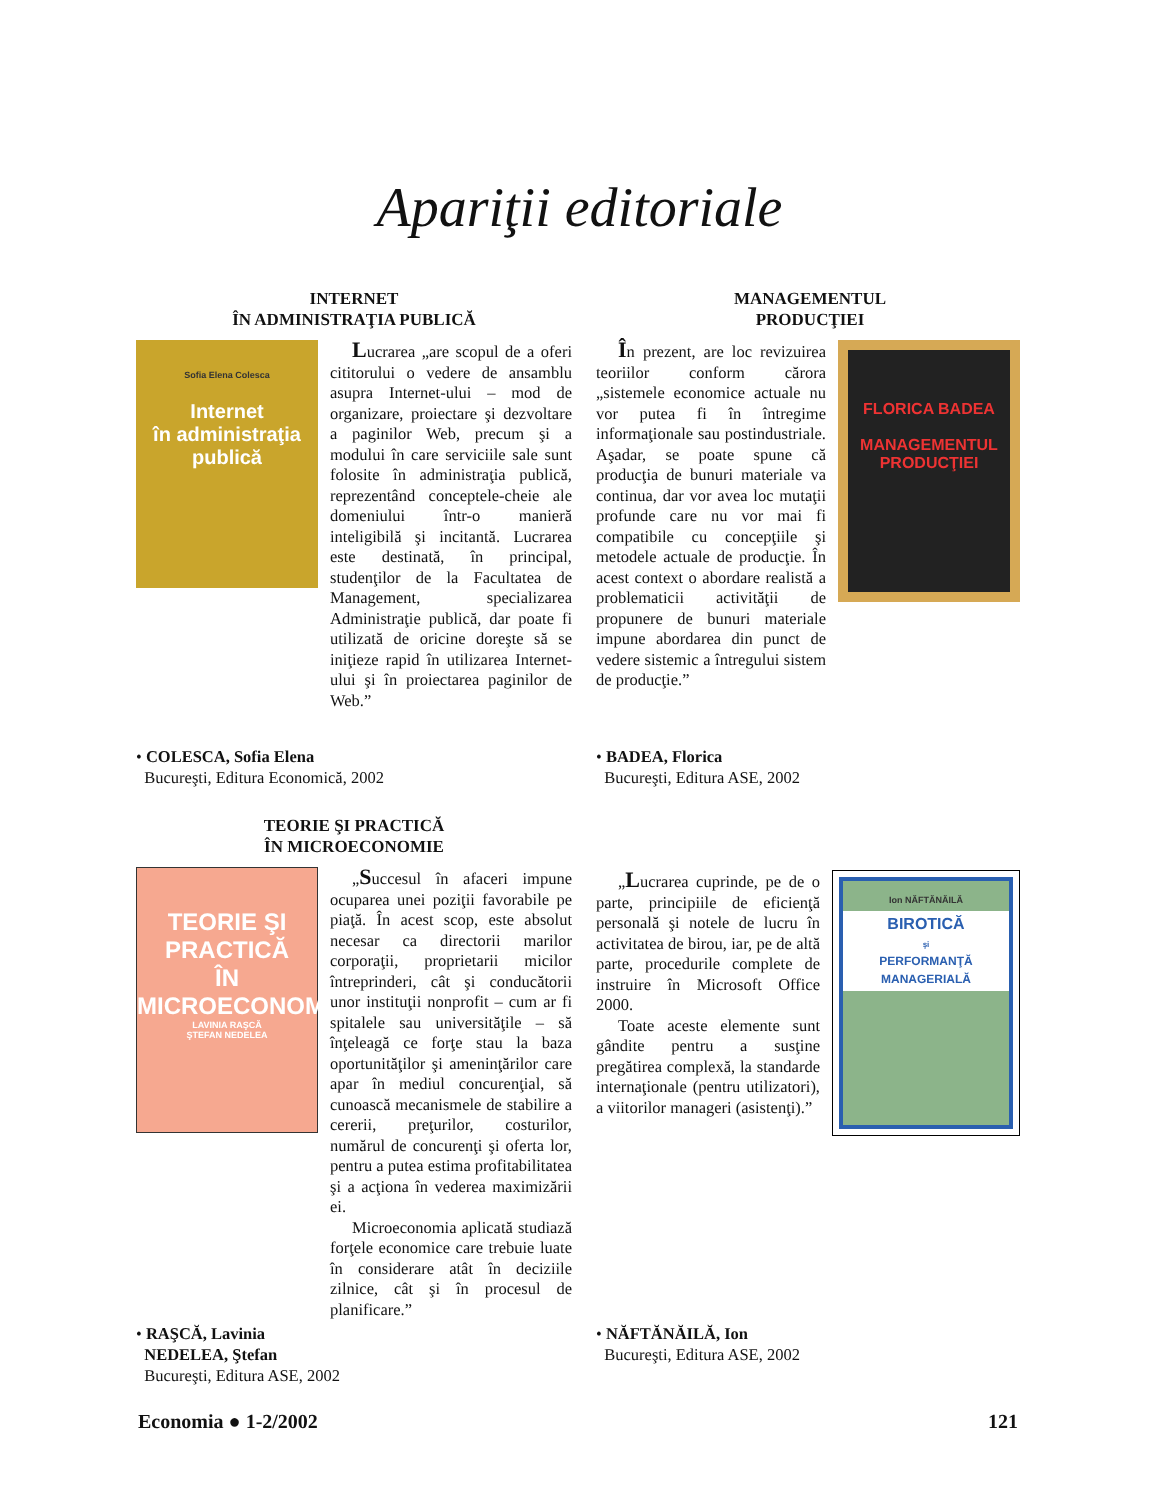Apariţii editoriale
INTERNET
ÎN ADMINISTRAŢIA PUBLICĂ
Sofia Elena Colesca
Internet
în administraţia
publică
Lucrarea „are scopul de a oferi cititorului o vedere de ansamblu asupra Internet-ului – mod de organizare, proiectare şi dezvoltare a paginilor Web, precum şi a modului în care serviciile sale sunt folosite în administraţia publică, reprezentând conceptele-cheie ale domeniului într-o manieră inteligibilă şi incitantă. Lucrarea este destinată, în principal, studenţilor de la Facultatea de Management, specializarea Administraţie publică, dar poate fi utilizată de oricine doreşte să se iniţieze rapid în utilizarea Internet-ului şi în proiectarea paginilor de Web.”
• COLESCA, Sofia Elena
Bucureşti, Editura Economică, 2002
MANAGEMENTUL
PRODUCŢIEI
În prezent, are loc revizuirea teoriilor conform cărora „sistemele economice actuale nu vor putea fi în întregime informaţionale sau postindustriale. Aşadar, se poate spune că producţia de bunuri materiale va continua, dar vor avea loc mutaţii profunde care nu vor mai fi compatibile cu concepţiile şi metodele actuale de producţie. În acest context o abordare realistă a problematicii activităţii de propunere de bunuri materiale impune abordarea din punct de vedere sistemic a întregului sistem de producţie.”
FLORICA BADEA
MANAGEMENTUL
PRODUCŢIEI
• BADEA, Florica
Bucureşti, Editura ASE, 2002
TEORIE ŞI PRACTICĂ
ÎN MICROECONOMIE
TEORIE ŞI PRACTICĂ
ÎN
MICROECONOMIE
LAVINIA RAŞCĂ
ŞTEFAN NEDELEA
„Succesul în afaceri impune ocuparea unei poziţii favorabile pe piaţă. În acest scop, este absolut necesar ca directorii marilor corporaţii, proprietarii micilor întreprinderi, cât şi conducătorii unor instituţii nonprofit – cum ar fi spitalele sau universităţile – să înţeleagă ce forţe stau la baza oportunităţilor şi ameninţărilor care apar în mediul concurenţial, să cunoască mecanismele de stabilire a cererii, preţurilor, costurilor, numărul de concurenţi şi oferta lor, pentru a putea estima profitabilitatea şi a acţiona în vederea maximizării ei.
Microeconomia aplicată studiază forţele economice care trebuie luate în considerare atât în deciziile zilnice, cât şi în procesul de planificare.”
• RAŞCĂ, Lavinia
NEDELEA, Ştefan
Bucureşti, Editura ASE, 2002
„Lucrarea cuprinde, pe de o parte, principiile de eficienţă personală şi notele de lucru în activitatea de birou, iar, pe de altă parte, procedurile complete de instruire în Microsoft Office 2000.
Toate aceste elemente sunt gândite pentru a susţine pregătirea complexă, la standarde internaţionale (pentru utilizatori), a viitorilor manageri (asistenţi).”
Ion NĂFTĂNĂILĂ
BIROTICĂ
şi
PERFORMANŢĂ MANAGERIALĂ
• NĂFTĂNĂILĂ, Ion
Bucureşti, Editura ASE, 2002
Economia ● 1-2/2002 121